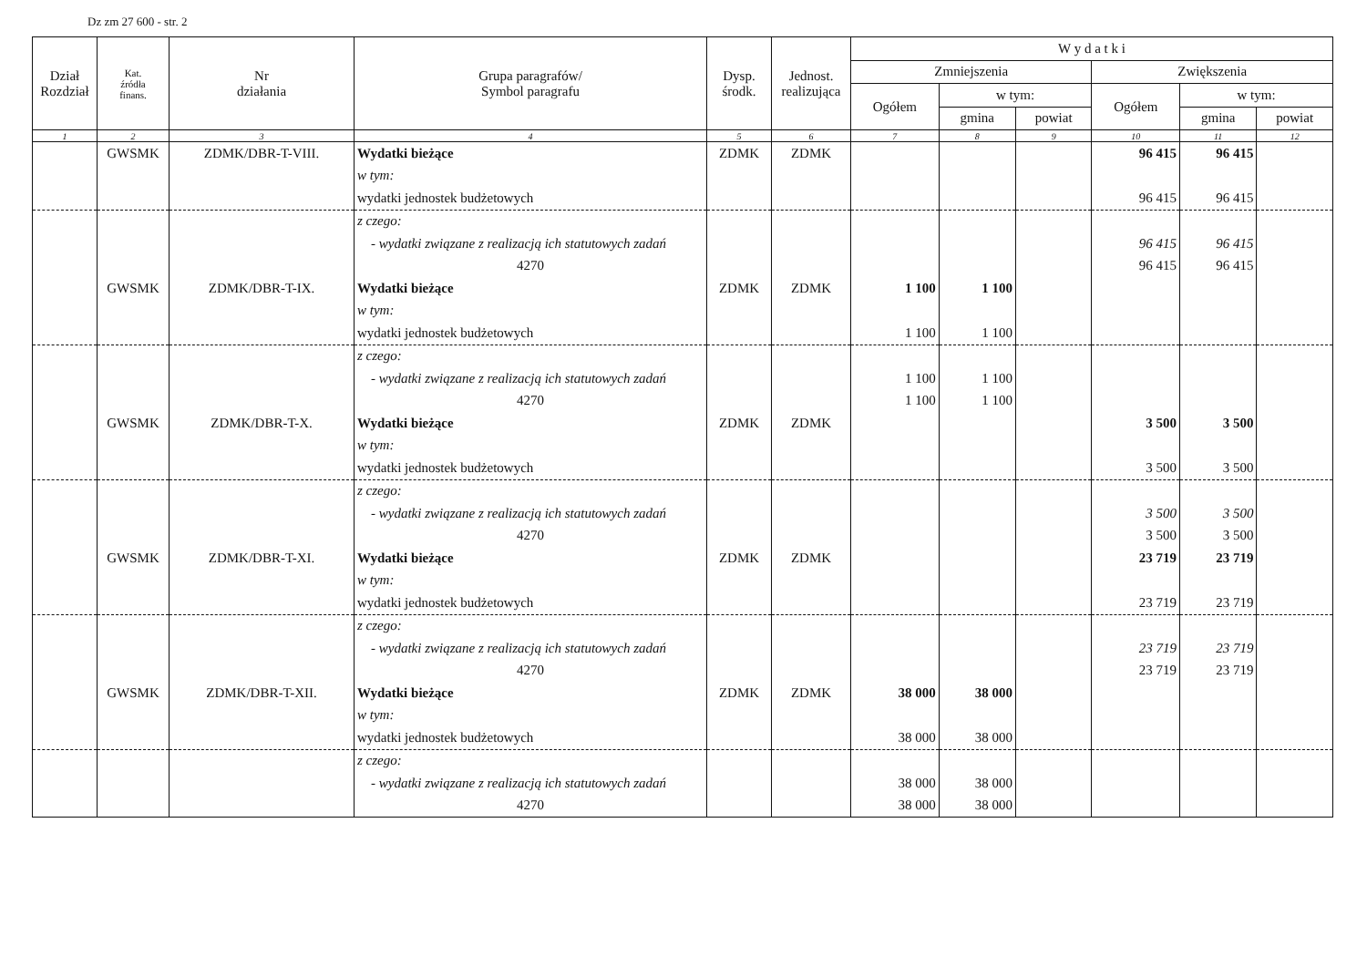Dz zm 27 600 - str. 2
| Dział Rozdział | Kat. źródła finans. | Nr działania | Grupa paragrafów/ Symbol paragrafu | Dysp. środk. | Jednost. realizująca | W y d a t k i | | | | | |
| --- | --- | --- | --- | --- | --- | --- | --- | --- | --- | --- | --- |
| | | | | | | Zmniejszenia | | | Zwiększenia | | |
| | | | | | | Ogółem | w tym: | | Ogółem | w tym: | |
| | | | | | | | gmina | powiat | | gmina | powiat |
| 1 | 2 | 3 | 4 | 5 | 6 | 7 | 8 | 9 | 10 | 11 | 12 |
| | GWSMK | ZDMK/DBR-T-VIII. | Wydatki bieżące | ZDMK | ZDMK | | | | 96 415 | 96 415 | |
| | | | w tym: | | | | | | | | |
| | | | wydatki jednostek budżetowych | | | | | | 96 415 | 96 415 | |
| | | | z czego: | | | | | | | | |
| | | | - wydatki związane z realizacją ich statutowych zadań | | | | | | 96 415 | 96 415 | |
| | | | 4270 | | | | | | 96 415 | 96 415 | |
| | GWSMK | ZDMK/DBR-T-IX. | Wydatki bieżące | ZDMK | ZDMK | 1 100 | 1 100 | | | | |
| | | | w tym: | | | | | | | | |
| | | | wydatki jednostek budżetowych | | | 1 100 | 1 100 | | | | |
| | | | z czego: | | | | | | | | |
| | | | - wydatki związane z realizacją ich statutowych zadań | | | 1 100 | 1 100 | | | | |
| | | | 4270 | | | 1 100 | 1 100 | | | | |
| | GWSMK | ZDMK/DBR-T-X. | Wydatki bieżące | ZDMK | ZDMK | | | | 3 500 | 3 500 | |
| | | | w tym: | | | | | | | | |
| | | | wydatki jednostek budżetowych | | | | | | 3 500 | 3 500 | |
| | | | z czego: | | | | | | | | |
| | | | - wydatki związane z realizacją ich statutowych zadań | | | | | | 3 500 | 3 500 | |
| | | | 4270 | | | | | | 3 500 | 3 500 | |
| | GWSMK | ZDMK/DBR-T-XI. | Wydatki bieżące | ZDMK | ZDMK | | | | 23 719 | 23 719 | |
| | | | w tym: | | | | | | | | |
| | | | wydatki jednostek budżetowych | | | | | | 23 719 | 23 719 | |
| | | | z czego: | | | | | | | | |
| | | | - wydatki związane z realizacją ich statutowych zadań | | | | | | 23 719 | 23 719 | |
| | | | 4270 | | | | | | 23 719 | 23 719 | |
| | GWSMK | ZDMK/DBR-T-XII. | Wydatki bieżące | ZDMK | ZDMK | 38 000 | 38 000 | | | | |
| | | | w tym: | | | | | | | | |
| | | | wydatki jednostek budżetowych | | | 38 000 | 38 000 | | | | |
| | | | z czego: | | | | | | | | |
| | | | - wydatki związane z realizacją ich statutowych zadań | | | 38 000 | 38 000 | | | | |
| | | | 4270 | | | 38 000 | 38 000 | | | | |